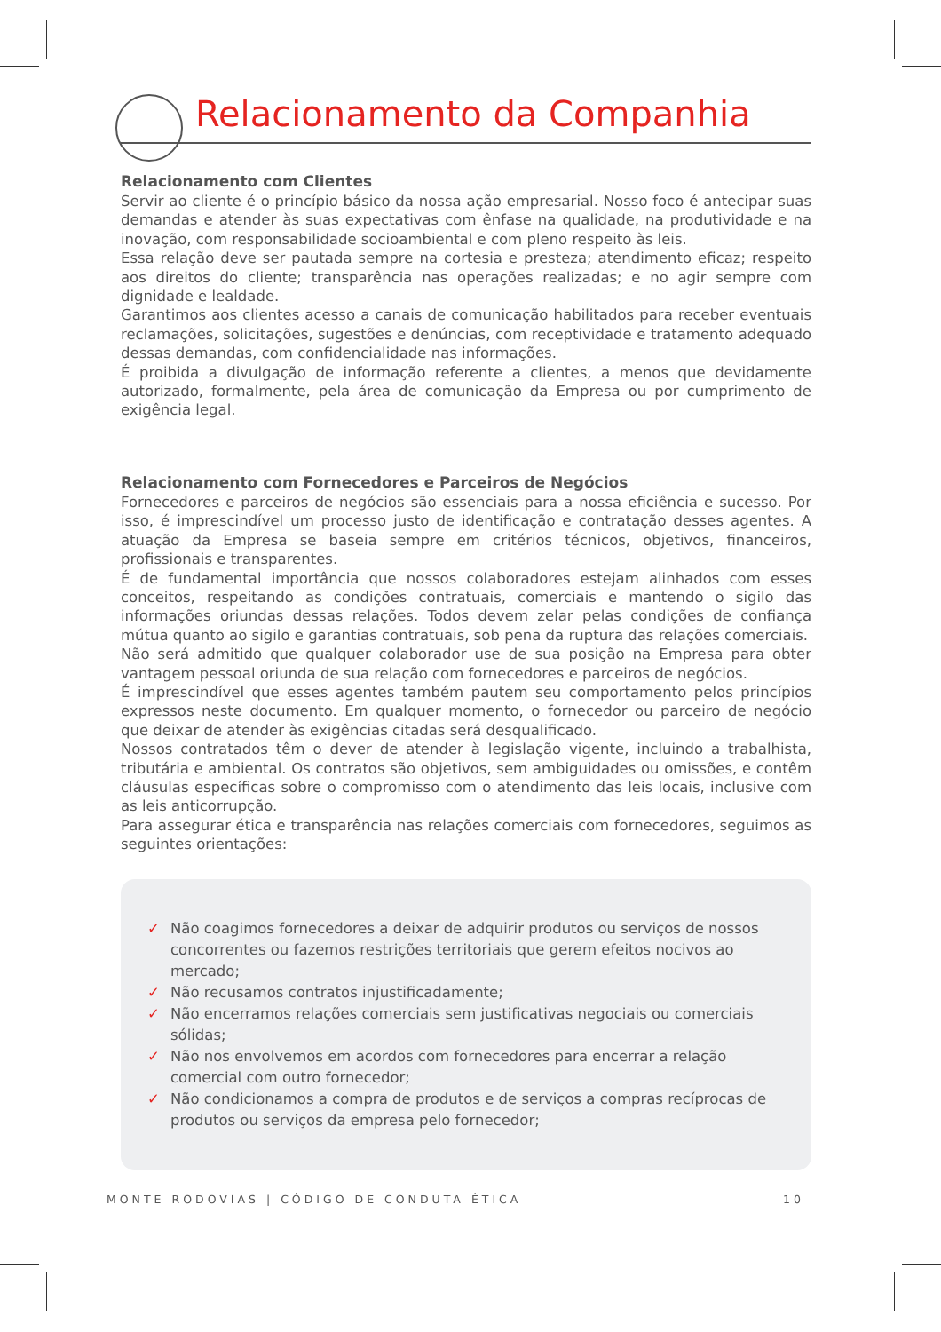Relacionamento da Companhia
Relacionamento com Clientes
Servir ao cliente é o princípio básico da nossa ação empresarial. Nosso foco é antecipar suas demandas e atender às suas expectativas com ênfase na qualidade, na produtividade e na inovação, com responsabilidade socioambiental e com pleno respeito às leis.
Essa relação deve ser pautada sempre na cortesia e presteza; atendimento eficaz; respeito aos direitos do cliente; transparência nas operações realizadas; e no agir sempre com dignidade e lealdade.
Garantimos aos clientes acesso a canais de comunicação habilitados para receber eventuais reclamações, solicitações, sugestões e denúncias, com receptividade e tratamento adequado dessas demandas, com confidencialidade nas informações.
É proibida a divulgação de informação referente a clientes, a menos que devidamente autorizado, formalmente, pela área de comunicação da Empresa ou por cumprimento de exigência legal.
Relacionamento com Fornecedores e Parceiros de Negócios
Fornecedores e parceiros de negócios são essenciais para a nossa eficiência e sucesso. Por isso, é imprescindível um processo justo de identificação e contratação desses agentes. A atuação da Empresa se baseia sempre em critérios técnicos, objetivos, financeiros, profissionais e transparentes.
É de fundamental importância que nossos colaboradores estejam alinhados com esses conceitos, respeitando as condições contratuais, comerciais e mantendo o sigilo das informações oriundas dessas relações. Todos devem zelar pelas condições de confiança mútua quanto ao sigilo e garantias contratuais, sob pena da ruptura das relações comerciais.
Não será admitido que qualquer colaborador use de sua posição na Empresa para obter vantagem pessoal oriunda de sua relação com fornecedores e parceiros de negócios.
É imprescindível que esses agentes também pautem seu comportamento pelos princípios expressos neste documento. Em qualquer momento, o fornecedor ou parceiro de negócio que deixar de atender às exigências citadas será desqualificado.
Nossos contratados têm o dever de atender à legislação vigente, incluindo a trabalhista, tributária e ambiental. Os contratos são objetivos, sem ambiguidades ou omissões, e contêm cláusulas específicas sobre o compromisso com o atendimento das leis locais, inclusive com as leis anticorrupção.
Para assegurar ética e transparência nas relações comerciais com fornecedores, seguimos as seguintes orientações:
✓ Não coagimos fornecedores a deixar de adquirir produtos ou serviços de nossos concorrentes ou fazemos restrições territoriais que gerem efeitos nocivos ao mercado;
✓ Não recusamos contratos injustificadamente;
✓ Não encerramos relações comerciais sem justificativas negociais ou comerciais sólidas;
✓ Não nos envolvemos em acordos com fornecedores para encerrar a relação comercial com outro fornecedor;
✓ Não condicionamos a compra de produtos e de serviços a compras recíprocas de produtos ou serviços da empresa pelo fornecedor;
MONTE RODOVIAS | CÓDIGO DE CONDUTA ÉTICA 10